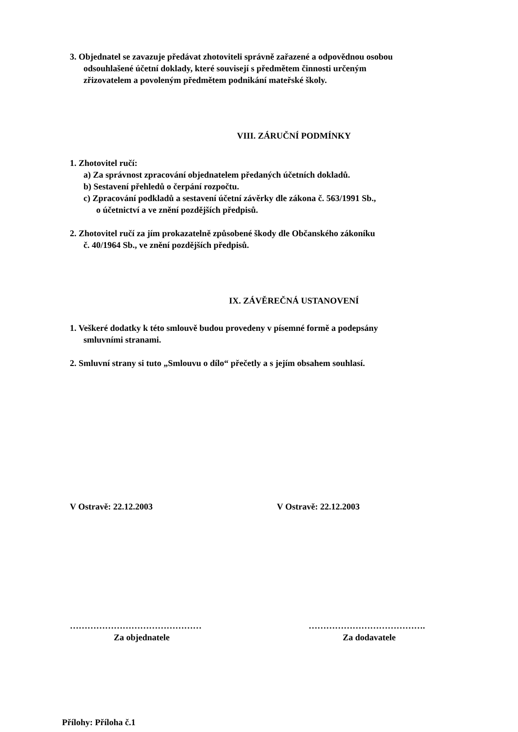3. Objednatel se zavazuje předávat zhotoviteli správně zařazené a odpovědnou osobou
odsouhlašené účetní doklady, které souvisejí s předmětem činnosti určeným
zřizovatelem a povoleným předmětem podnikání mateřské školy.
VIII. ZÁRUČNÍ PODMÍNKY
1. Zhotovitel ručí:
a) Za správnost zpracování objednatelem předaných účetních dokladů.
b) Sestavení přehledů o čerpání rozpočtu.
c) Zpracování podkladů a sestavení účetní závěrky dle zákona č. 563/1991 Sb.,
o účetnictví a ve znění pozdějších předpisů.
2. Zhotovitel ručí za jím prokazatelně způsobené škody dle Občanského zákoníku
č. 40/1964 Sb., ve znění pozdějších předpisů.
IX. ZÁVĚREČNÁ USTANOVENÍ
1. Veškeré dodatky k této smlouvě budou provedeny v písemné formě a podepsány
smluvními stranami.
2. Smluvní strany si tuto „Smlouvu o dílo“ přečetly a s jejím obsahem souhlasí.
V Ostravě: 22.12.2003 V Ostravě: 22.12.2003
………………………………………
Za objednatele
………………………………….
Za dodavatele
Přílohy: Příloha č.1